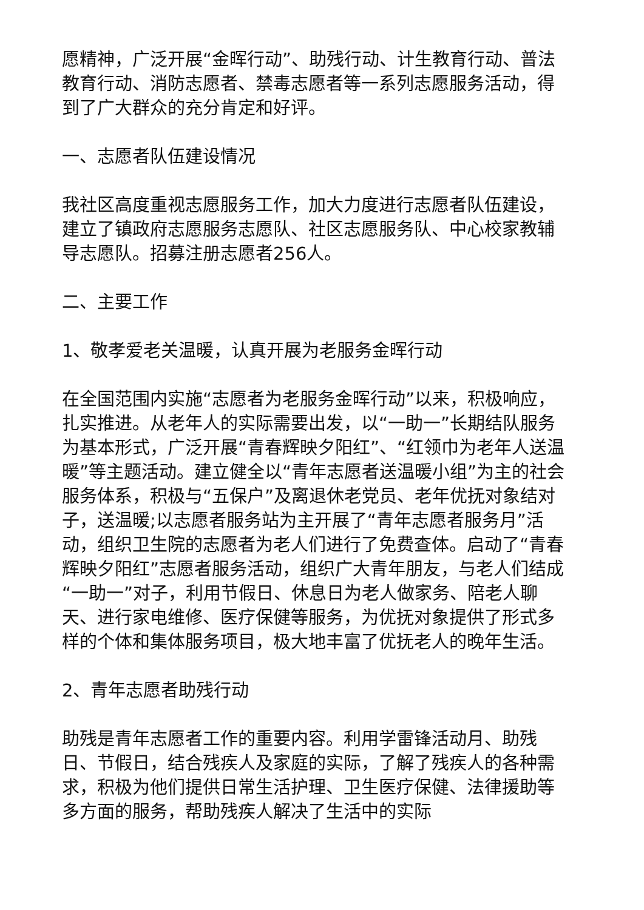愿精神，广泛开展“金晖行动”、助残行动、计生教育行动、普法教育行动、消防志愿者、禁毒志愿者等一系列志愿服务活动，得到了广大群众的充分肯定和好评。
一、志愿者队伍建设情况
我社区高度重视志愿服务工作，加大力度进行志愿者队伍建设，建立了镇政府志愿服务志愿队、社区志愿服务队、中心校家教辅导志愿队。招募注册志愿者256人。
二、主要工作
1、敬孝爱老关温暖，认真开展为老服务金晖行动
在全国范围内实施“志愿者为老服务金晖行动”以来，积极响应，扎实推进。从老年人的实际需要出发，以“一助一”长期结队服务为基本形式，广泛开展“青春辉映夕阳红”、“红领巾为老年人送温暖”等主题活动。建立健全以“青年志愿者送温暖小组”为主的社会服务体系，积极与“五保户”及离退休老党员、老年优抚对象结对子，送温暖;以志愿者服务站为主开展了“青年志愿者服务月”活动，组织卫生院的志愿者为老人们进行了免费查体。启动了“青春辉映夕阳红”志愿者服务活动，组织广大青年朋友，与老人们结成“一助一”对子，利用节假日、休息日为老人做家务、陪老人聊天、进行家电维修、医疗保健等服务，为优抚对象提供了形式多样的个体和集体服务项目，极大地丰富了优抚老人的晚年生活。
2、青年志愿者助残行动
助残是青年志愿者工作的重要内容。利用学雷锋活动月、助残日、节假日，结合残疾人及家庭的实际，了解了残疾人的各种需求，积极为他们提供日常生活护理、卫生医疗保健、法律援助等多方面的服务，帮助残疾人解决了生活中的实际